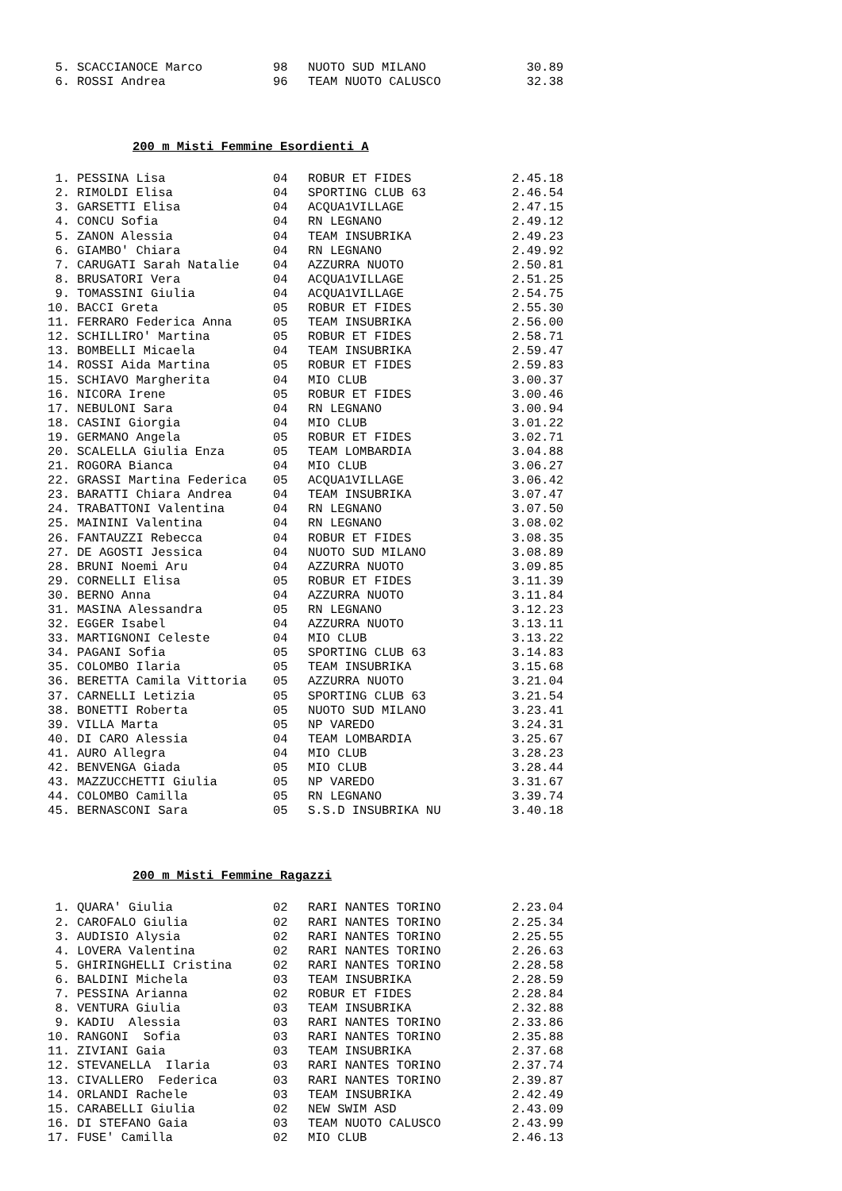| 5. | SCACCIANOCE Marco | 98 | NUOTO SUD MILANO | 30.89 |
| 6. | ROSSI Andrea | 96 | TEAM NUOTO CALUSCO | 32.38 |
200 m Misti Femmine Esordienti A
| 1. | PESSINA Lisa | 04 | ROBUR ET FIDES | 2.45.18 |
| 2. | RIMOLDI Elisa | 04 | SPORTING CLUB 63 | 2.46.54 |
| 3. | GARSETTI Elisa | 04 | ACQUA1VILLAGE | 2.47.15 |
| 4. | CONCU Sofia | 04 | RN LEGNANO | 2.49.12 |
| 5. | ZANON Alessia | 04 | TEAM INSUBRIKA | 2.49.23 |
| 6. | GIAMBO' Chiara | 04 | RN LEGNANO | 2.49.92 |
| 7. | CARUGATI Sarah Natalie | 04 | AZZURRA NUOTO | 2.50.81 |
| 8. | BRUSATORI Vera | 04 | ACQUA1VILLAGE | 2.51.25 |
| 9. | TOMASSINI Giulia | 04 | ACQUA1VILLAGE | 2.54.75 |
| 10. | BACCI Greta | 05 | ROBUR ET FIDES | 2.55.30 |
| 11. | FERRARO Federica Anna | 05 | TEAM INSUBRIKA | 2.56.00 |
| 12. | SCHILLIRO' Martina | 05 | ROBUR ET FIDES | 2.58.71 |
| 13. | BOMBELLI Micaela | 04 | TEAM INSUBRIKA | 2.59.47 |
| 14. | ROSSI Aida Martina | 05 | ROBUR ET FIDES | 2.59.83 |
| 15. | SCHIAVO Margherita | 04 | MIO CLUB | 3.00.37 |
| 16. | NICORA Irene | 05 | ROBUR ET FIDES | 3.00.46 |
| 17. | NEBULONI Sara | 04 | RN LEGNANO | 3.00.94 |
| 18. | CASINI Giorgia | 04 | MIO CLUB | 3.01.22 |
| 19. | GERMANO Angela | 05 | ROBUR ET FIDES | 3.02.71 |
| 20. | SCALELLA Giulia Enza | 05 | TEAM LOMBARDIA | 3.04.88 |
| 21. | ROGORA Bianca | 04 | MIO CLUB | 3.06.27 |
| 22. | GRASSI Martina Federica | 05 | ACQUA1VILLAGE | 3.06.42 |
| 23. | BARATTI Chiara Andrea | 04 | TEAM INSUBRIKA | 3.07.47 |
| 24. | TRABATTONI Valentina | 04 | RN LEGNANO | 3.07.50 |
| 25. | MAININI Valentina | 04 | RN LEGNANO | 3.08.02 |
| 26. | FANTAUZZI Rebecca | 04 | ROBUR ET FIDES | 3.08.35 |
| 27. | DE AGOSTI Jessica | 04 | NUOTO SUD MILANO | 3.08.89 |
| 28. | BRUNI Noemi Aru | 04 | AZZURRA NUOTO | 3.09.85 |
| 29. | CORNELLI Elisa | 05 | ROBUR ET FIDES | 3.11.39 |
| 30. | BERNO Anna | 04 | AZZURRA NUOTO | 3.11.84 |
| 31. | MASINA Alessandra | 05 | RN LEGNANO | 3.12.23 |
| 32. | EGGER Isabel | 04 | AZZURRA NUOTO | 3.13.11 |
| 33. | MARTIGNONI Celeste | 04 | MIO CLUB | 3.13.22 |
| 34. | PAGANI Sofia | 05 | SPORTING CLUB 63 | 3.14.83 |
| 35. | COLOMBO Ilaria | 05 | TEAM INSUBRIKA | 3.15.68 |
| 36. | BERETTA Camila Vittoria | 05 | AZZURRA NUOTO | 3.21.04 |
| 37. | CARNELLI Letizia | 05 | SPORTING CLUB 63 | 3.21.54 |
| 38. | BONETTI Roberta | 05 | NUOTO SUD MILANO | 3.23.41 |
| 39. | VILLA Marta | 05 | NP VAREDO | 3.24.31 |
| 40. | DI CARO Alessia | 04 | TEAM LOMBARDIA | 3.25.67 |
| 41. | AURO Allegra | 04 | MIO CLUB | 3.28.23 |
| 42. | BENVENGA Giada | 05 | MIO CLUB | 3.28.44 |
| 43. | MAZZUCCHETTI Giulia | 05 | NP VAREDO | 3.31.67 |
| 44. | COLOMBO Camilla | 05 | RN LEGNANO | 3.39.74 |
| 45. | BERNASCONI Sara | 05 | S.S.D INSUBRIKA NU | 3.40.18 |
200 m Misti Femmine Ragazzi
| 1. | QUARA' Giulia | 02 | RARI NANTES TORINO | 2.23.04 |
| 2. | CAROFALO Giulia | 02 | RARI NANTES TORINO | 2.25.34 |
| 3. | AUDISIO Alysia | 02 | RARI NANTES TORINO | 2.25.55 |
| 4. | LOVERA Valentina | 02 | RARI NANTES TORINO | 2.26.63 |
| 5. | GHIRINGHELLI Cristina | 02 | RARI NANTES TORINO | 2.28.58 |
| 6. | BALDINI Michela | 03 | TEAM INSUBRIKA | 2.28.59 |
| 7. | PESSINA Arianna | 02 | ROBUR ET FIDES | 2.28.84 |
| 8. | VENTURA Giulia | 03 | TEAM INSUBRIKA | 2.32.88 |
| 9. | KADIU Alessia | 03 | RARI NANTES TORINO | 2.33.86 |
| 10. | RANGONI Sofia | 03 | RARI NANTES TORINO | 2.35.88 |
| 11. | ZIVIANI Gaia | 03 | TEAM INSUBRIKA | 2.37.68 |
| 12. | STEVANELLA Ilaria | 03 | RARI NANTES TORINO | 2.37.74 |
| 13. | CIVALLERO Federica | 03 | RARI NANTES TORINO | 2.39.87 |
| 14. | ORLANDI Rachele | 03 | TEAM INSUBRIKA | 2.42.49 |
| 15. | CARABELLI Giulia | 02 | NEW SWIM ASD | 2.43.09 |
| 16. | DI STEFANO Gaia | 03 | TEAM NUOTO CALUSCO | 2.43.99 |
| 17. | FUSE' Camilla | 02 | MIO CLUB | 2.46.13 |